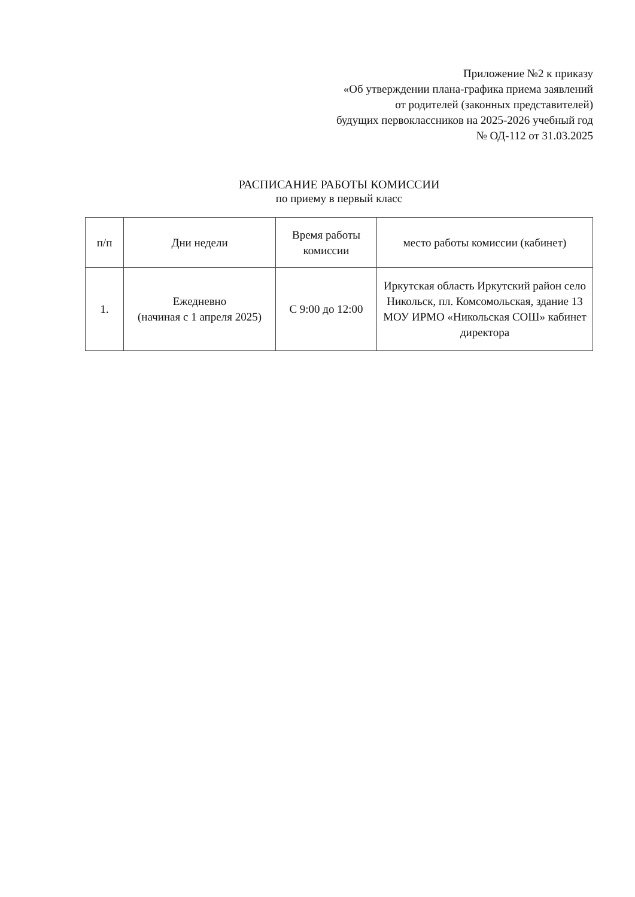Приложение №2 к приказу
«Об утверждении плана-графика приема заявлений
от родителей (законных представителей)
будущих первоклассников на 2025-2026 учебный год
№ ОД-112 от 31.03.2025
РАСПИСАНИЕ РАБОТЫ КОМИССИИ
по приему в первый класс
| п/п | Дни недели | Время работы комиссии | место работы комиссии (кабинет) |
| --- | --- | --- | --- |
| 1. | Ежедневно (начиная с 1 апреля 2025) | С 9:00 до 12:00 | Иркутская область Иркутский район село Никольск, пл. Комсомольская, здание 13 МОУ ИРМО «Никольская СОШ» кабинет директора |